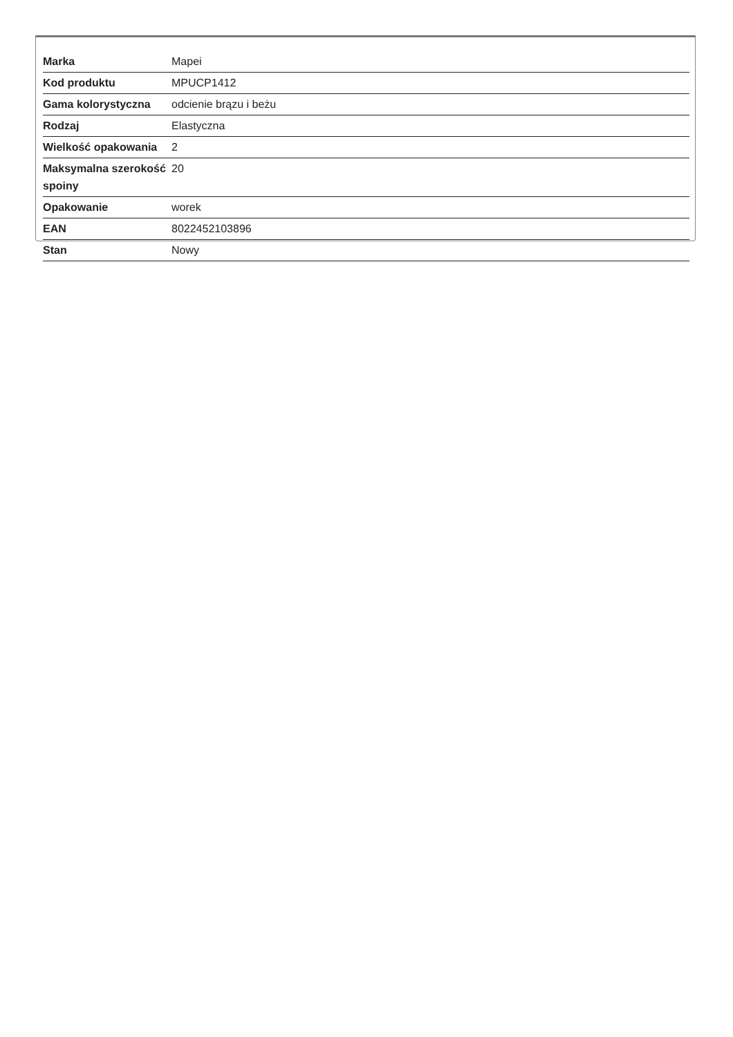| Marka | Mapei |
| Kod produktu | MPUCP1412 |
| Gama kolorystyczna | odcienie brązu i beżu |
| Rodzaj | Elastyczna |
| Wielkość opakowania | 2 |
| Maksymalna szerokość spoiny | 20 |
| Opakowanie | worek |
| EAN | 8022452103896 |
| Stan | Nowy |